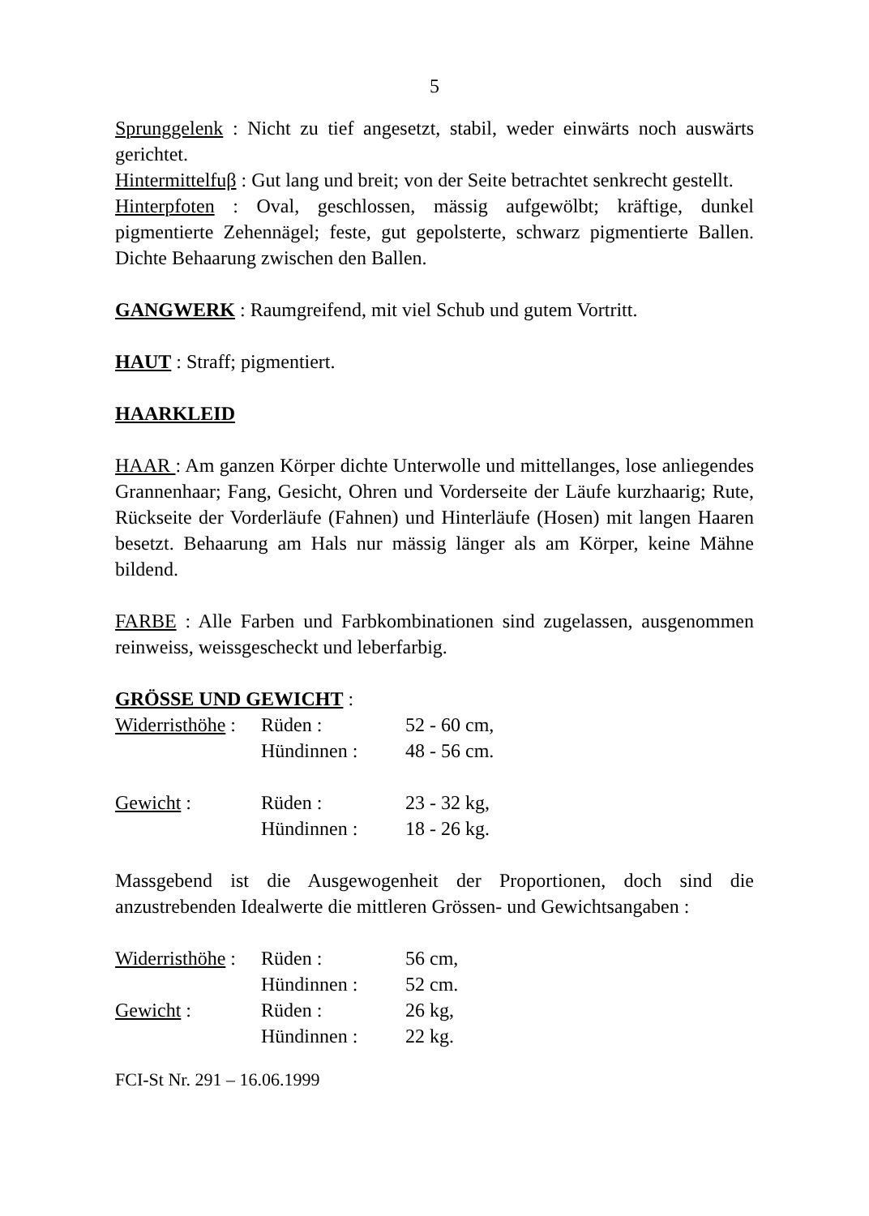5
Sprunggelenk : Nicht zu tief angesetzt, stabil, weder einwärts noch auswärts gerichtet.
Hintermittelfuβ : Gut lang und breit; von der Seite betrachtet senkrecht gestellt.
Hinterpfoten : Oval, geschlossen, mässig aufgewölbt; kräftige, dunkel pigmentierte Zehennägel; feste, gut gepolsterte, schwarz pigmentierte Ballen. Dichte Behaarung zwischen den Ballen.
GANGWERK : Raumgreifend, mit viel Schub und gutem Vortritt.
HAUT : Straff; pigmentiert.
HAARKLEID
HAAR : Am ganzen Körper dichte Unterwolle und mittellanges, lose anliegendes Grannenhaar; Fang, Gesicht, Ohren und Vorderseite der Läufe kurzhaarig; Rute, Rückseite der Vorderläufe (Fahnen) und Hinterläufe (Hosen) mit langen Haaren besetzt. Behaarung am Hals nur mässig länger als am Körper, keine Mähne bildend.
FARBE : Alle Farben und Farbkombinationen sind zugelassen, ausgenommen reinweiss, weissgescheckt und leberfarbig.
GRÖSSE UND GEWICHT :
| Widerristhöhe : | Rüden : | 52 - 60 cm, |
| | Hündinnen : | 48 - 56 cm. |
| Gewicht : | Rüden : | 23 - 32 kg, |
| | Hündinnen : | 18 - 26 kg. |
Massgebend ist die Ausgewogenheit der Proportionen, doch sind die anzustrebenden Idealwerte die mittleren Grössen- und Gewichtsangaben :
| Widerristhöhe : | Rüden : | 56 cm, |
| | Hündinnen : | 52 cm. |
| Gewicht : | Rüden : | 26 kg, |
| | Hündinnen : | 22 kg. |
FCI-St Nr. 291 – 16.06.1999